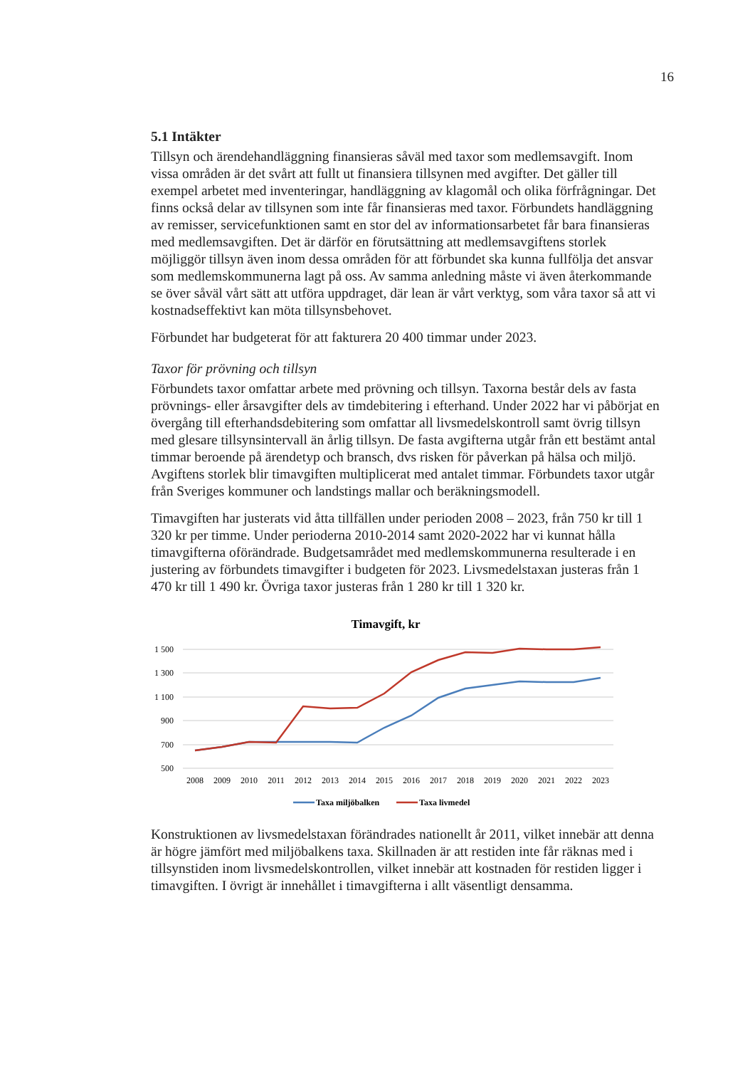16
5.1 Intäkter
Tillsyn och ärendehandläggning finansieras såväl med taxor som medlemsavgift. Inom vissa områden är det svårt att fullt ut finansiera tillsynen med avgifter. Det gäller till exempel arbetet med inventeringar, handläggning av klagomål och olika förfrågningar. Det finns också delar av tillsynen som inte får finansieras med taxor. Förbundets handläggning av remisser, servicefunktionen samt en stor del av informationsarbetet får bara finansieras med medlemsavgiften. Det är därför en förutsättning att medlemsavgiftens storlek möjliggör tillsyn även inom dessa områden för att förbundet ska kunna fullfölja det ansvar som medlemskommunerna lagt på oss. Av samma anledning måste vi även återkommande se över såväl vårt sätt att utföra uppdraget, där lean är vårt verktyg, som våra taxor så att vi kostnadseffektivt kan möta tillsynsbehovet.
Förbundet har budgeterat för att fakturera 20 400 timmar under 2023.
Taxor för prövning och tillsyn
Förbundets taxor omfattar arbete med prövning och tillsyn. Taxorna består dels av fasta prövnings- eller årsavgifter dels av timdebitering i efterhand. Under 2022 har vi påbörjat en övergång till efterhandsdebitering som omfattar all livsmedelskontroll samt övrig tillsyn med glesare tillsynsintervall än årlig tillsyn. De fasta avgifterna utgår från ett bestämt antal timmar beroende på ärendetyp och bransch, dvs risken för påverkan på hälsa och miljö. Avgiftens storlek blir timavgiften multiplicerat med antalet timmar. Förbundets taxor utgår från Sveriges kommuner och landstings mallar och beräkningsmodell.
Timavgiften har justerats vid åtta tillfällen under perioden 2008 – 2023, från 750 kr till 1 320 kr per timme. Under perioderna 2010-2014 samt 2020-2022 har vi kunnat hålla timavgifterna oförändrade. Budgetsamrådet med medlemskommunerna resulterade i en justering av förbundets timavgifter i budgeten för 2023. Livsmedelstaxan justeras från 1 470 kr till 1 490 kr. Övriga taxor justeras från 1 280 kr till 1 320 kr.
Timavgift, kr
1 500
1 300
1 100
900
700
500
2008
2009
2010
2011
2012
2013
2014
2015
2016
2017
2018
2019
2020
2021
2022
2023
Taxa miljöbalken
Taxa livmedel
Konstruktionen av livsmedelstaxan förändrades nationellt år 2011, vilket innebär att denna är högre jämfört med miljöbalkens taxa. Skillnaden är att restiden inte får räknas med i tillsynstiden inom livsmedelskontrollen, vilket innebär att kostnaden för restiden ligger i timavgiften. I övrigt är innehållet i timavgifterna i allt väsentligt densamma.